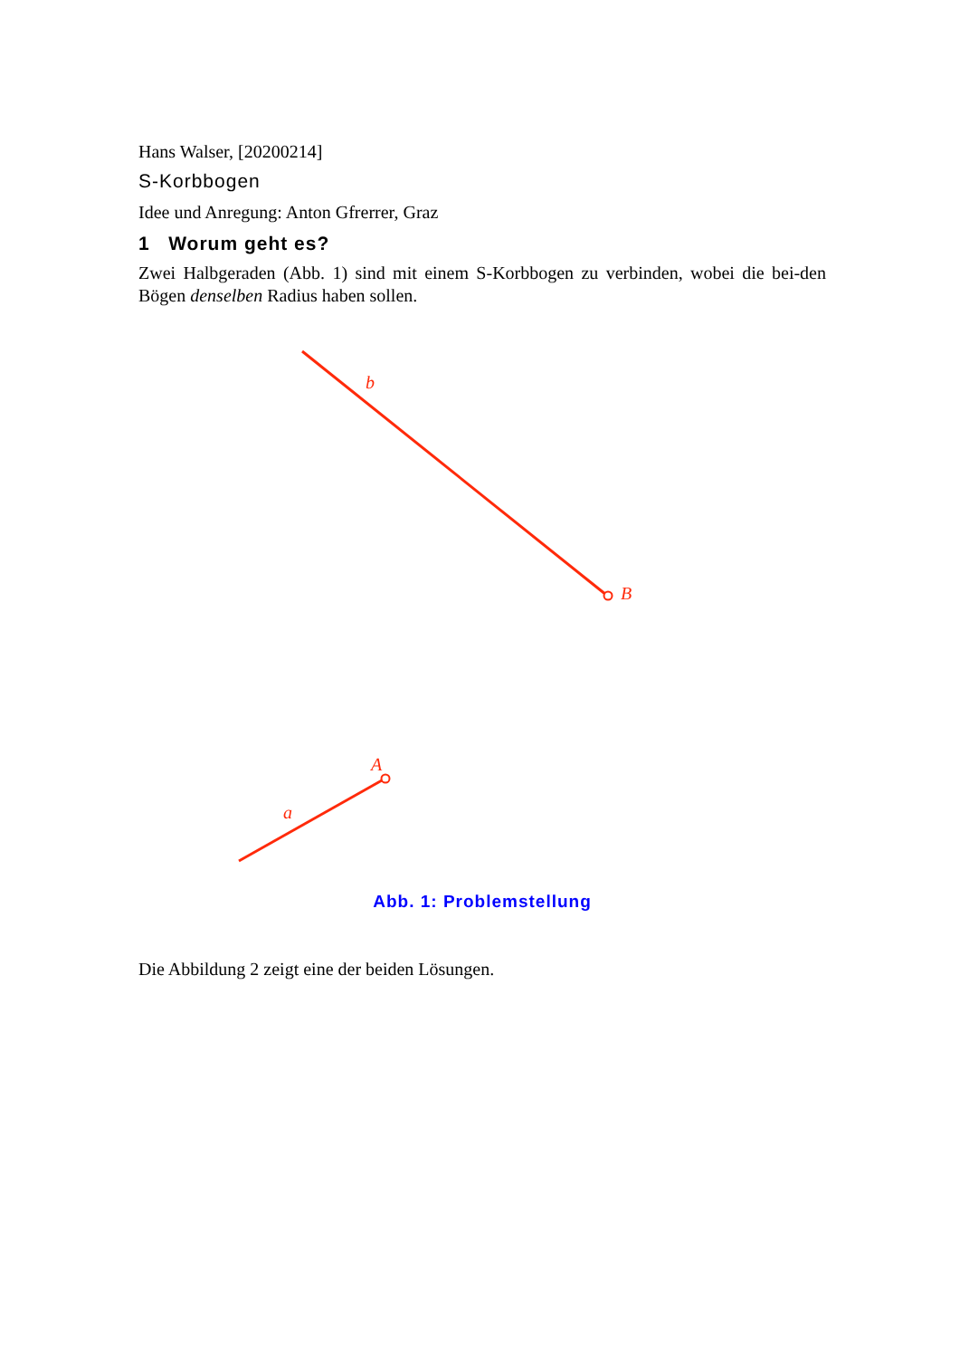Hans Walser, [20200214]
S-Korbbogen
Idee und Anregung: Anton Gfrerrer, Graz
1 Worum geht es?
Zwei Halbgeraden (Abb. 1) sind mit einem S-Korbbogen zu verbinden, wobei die bei-den Bögen denselben Radius haben sollen.
b
B
A
a
Abb. 1: Problemstellung
Die Abbildung 2 zeigt eine der beiden Lösungen.